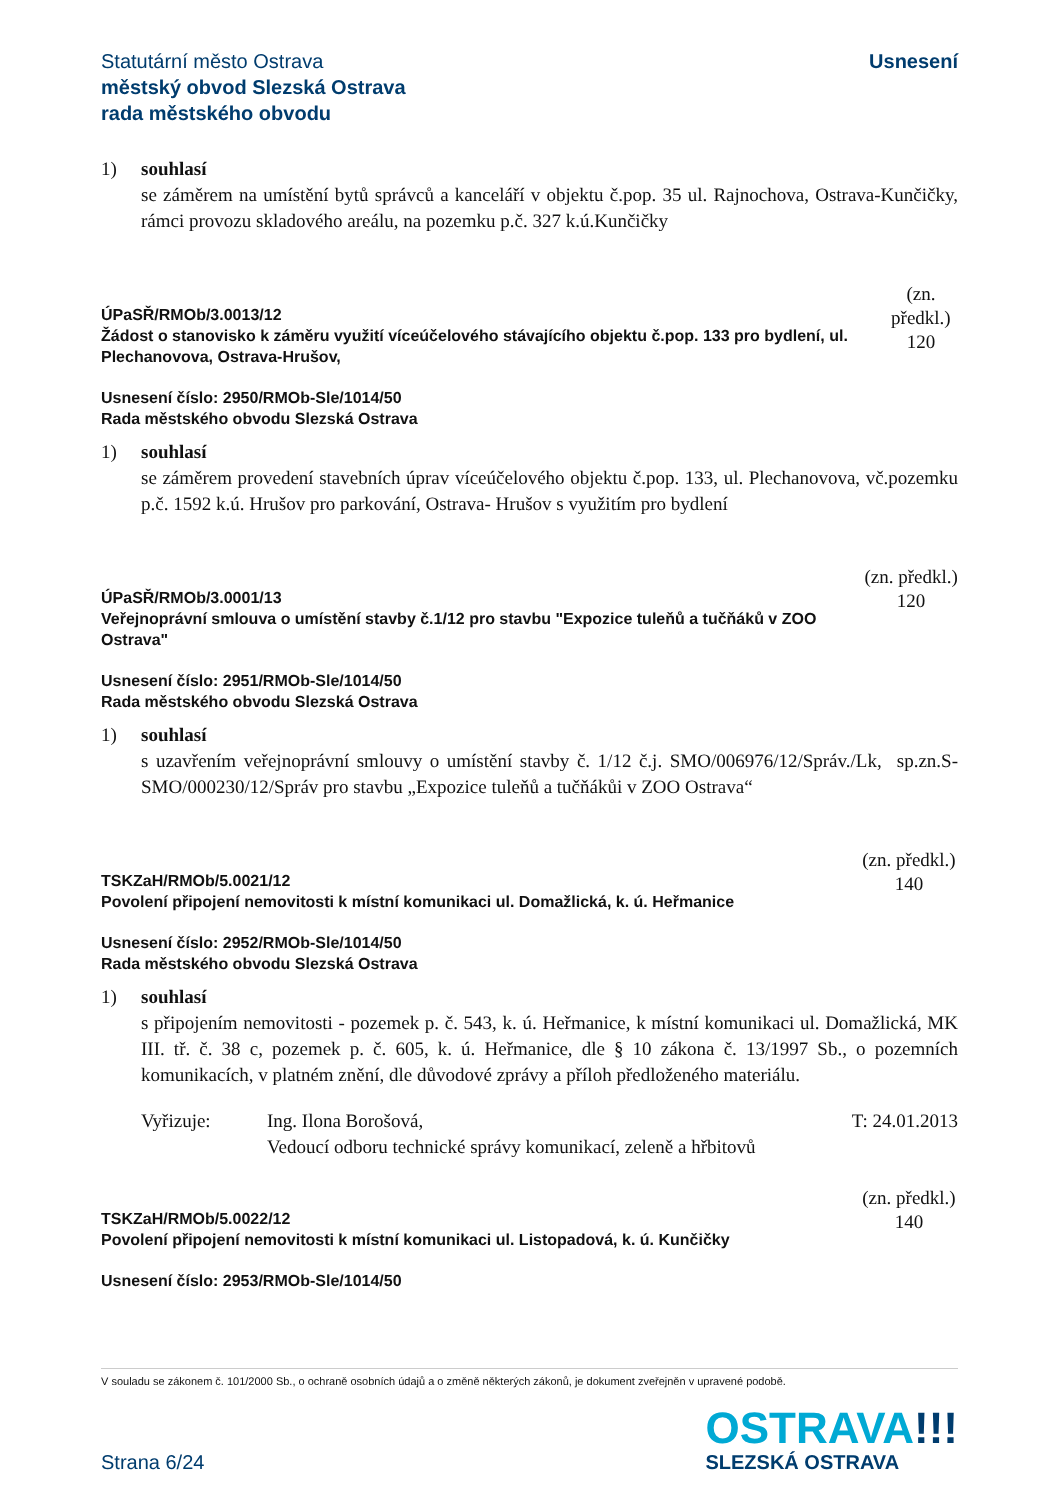Statutární město Ostrava
městský obvod Slezská Ostrava
rada městského obvodu
Usnesení
1) souhlasí
se záměrem na umístění bytů správců a kanceláří v objektu č.pop. 35 ul. Rajnochova, Ostrava-Kunčičky, rámci provozu skladového areálu, na pozemku p.č. 327 k.ú.Kunčičky
ÚPaSŘ/RMOb/3.0013/12
Žádost o stanovisko k záměru využití víceúčelového stávajícího objektu č.pop. 133 pro bydlení, ul. Plechanovova, Ostrava-Hrušov,
(zn. předkl.)
120
Usnesení číslo: 2950/RMOb-Sle/1014/50
Rada městského obvodu Slezská Ostrava
1) souhlasí
se záměrem provedení stavebních úprav víceúčelového objektu č.pop. 133, ul. Plechanovova, vč.pozemku p.č. 1592 k.ú. Hrušov pro parkování, Ostrava- Hrušov s využitím pro bydlení
ÚPaSŘ/RMOb/3.0001/13
Veřejnoprávní smlouva o umístění stavby č.1/12 pro stavbu "Expozice tuleňů a tučňáků v ZOO Ostrava"
(zn. předkl.)
120
Usnesení číslo: 2951/RMOb-Sle/1014/50
Rada městského obvodu Slezská Ostrava
1) souhlasí
s uzavřením veřejnoprávní smlouvy o umístění stavby č. 1/12 č.j. SMO/006976/12/Správ./Lk, sp.zn.S-SMO/000230/12/Správ pro stavbu „Expozice tuleňů a tučňákůi v ZOO Ostrava“
TSKZaH/RMOb/5.0021/12
Povolení připojení nemovitosti k místní komunikaci ul. Domažlická, k. ú. Heřmanice
(zn. předkl.)
140
Usnesení číslo: 2952/RMOb-Sle/1014/50
Rada městského obvodu Slezská Ostrava
1) souhlasí
s připojením nemovitosti - pozemek p. č. 543, k. ú. Heřmanice, k místní komunikaci ul. Domažlická, MK III. tř. č. 38 c, pozemek p. č. 605, k. ú. Heřmanice, dle § 10 zákona č. 13/1997 Sb., o pozemních komunikacích, v platném znění, dle důvodové zprávy a příloh předloženého materiálu.
Vyřizuje: Ing. Ilona Borošová,
Vedoucí odboru technické správy komunikací, zeleně a hřbitovů
T: 24.01.2013
TSKZaH/RMOb/5.0022/12
Povolení připojení nemovitosti k místní komunikaci ul. Listopadová, k. ú. Kunčičky
(zn. předkl.)
140
Usnesení číslo: 2953/RMOb-Sle/1014/50
V souladu se zákonem č. 101/2000 Sb., o ochraně osobních údajů a o změně některých zákonů, je dokument zveřejněn v upravené podobě.
Strana 6/24
OSTRAVA!!!
SLEZSKÁ OSTRAVA